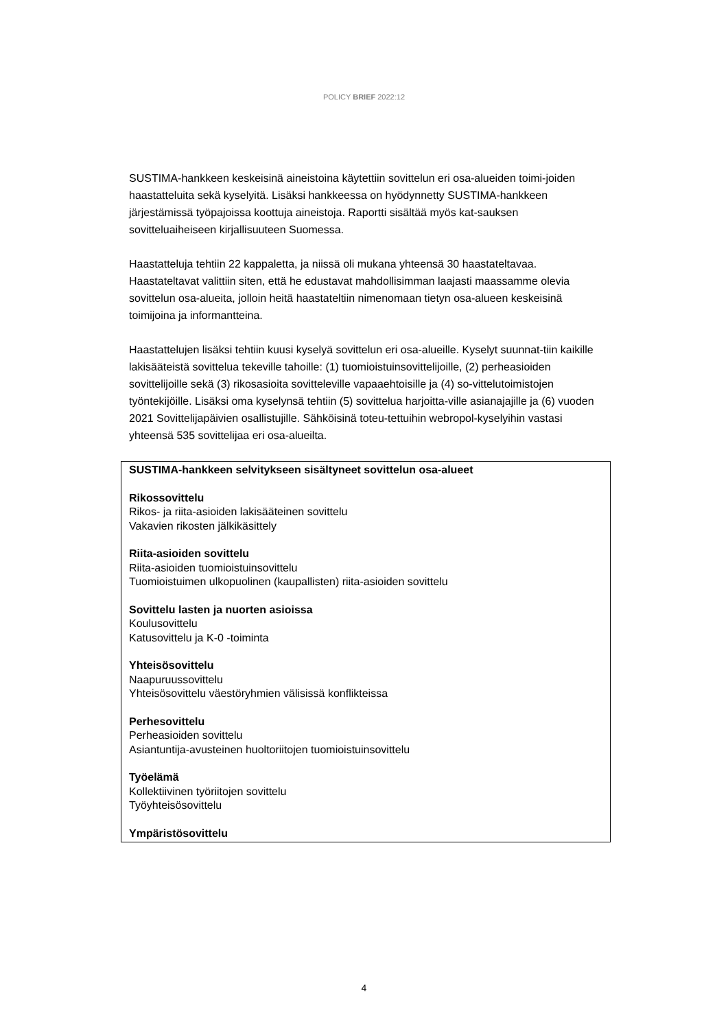POLICY BRIEF 2022:12
SUSTIMA-hankkeen keskeisinä aineistoina käytettiin sovittelun eri osa-alueiden toimi-joiden haastatteluita sekä kyselyitä. Lisäksi hankkeessa on hyödynnetty SUSTIMA-hankkeen järjestämissä työpajoissa koottuja aineistoja. Raportti sisältää myös kat-sauksen sovitteluaiheiseen kirjallisuuteen Suomessa.
Haastatteluja tehtiin 22 kappaletta, ja niissä oli mukana yhteensä 30 haastateltavaa. Haastateltavat valittiin siten, että he edustavat mahdollisimman laajasti maassamme olevia sovittelun osa-alueita, jolloin heitä haastateltiin nimenomaan tietyn osa-alueen keskeisinä toimijoina ja informantteina.
Haastattelujen lisäksi tehtiin kuusi kyselyä sovittelun eri osa-alueille. Kyselyt suunnat-tiin kaikille lakisääteistä sovittelua tekeville tahoille: (1) tuomioistuinsovittelijoille, (2) perheasioiden sovittelijoille sekä (3) rikosasioita sovitteleville vapaaehtoisille ja (4) so-vittelutoimistojen työntekijöille. Lisäksi oma kyselynsä tehtiin (5) sovittelua harjoitta-ville asianajajille ja (6) vuoden 2021 Sovittelijapäivien osallistujille. Sähköisinä toteu-tettuihin webropol-kyselyihin vastasi yhteensä 535 sovittelijaa eri osa-alueilta.
SUSTIMA-hankkeen selvitykseen sisältyneet sovittelun osa-alueet
Rikossovittelu
Rikos- ja riita-asioiden lakisääteinen sovittelu
Vakavien rikosten jälkikäsittely
Riita-asioiden sovittelu
Riita-asioiden tuomioistuinsovittelu
Tuomioistuimen ulkopuolinen (kaupallisten) riita-asioiden sovittelu
Sovittelu lasten ja nuorten asioissa
Koulusovittelu
Katusovittelu ja K-0 -toiminta
Yhteisösovittelu
Naapuruussovittelu
Yhteisösovittelu väestöryhmien välisissä konflikteissa
Perhesovittelu
Perheasioiden sovittelu
Asiantuntija-avusteinen huoltoriitojen tuomioistuinsovittelu
Työelämä
Kollektiivinen työriitojen sovittelu
Työyhteisösovittelu
Ympäristösovittelu
4